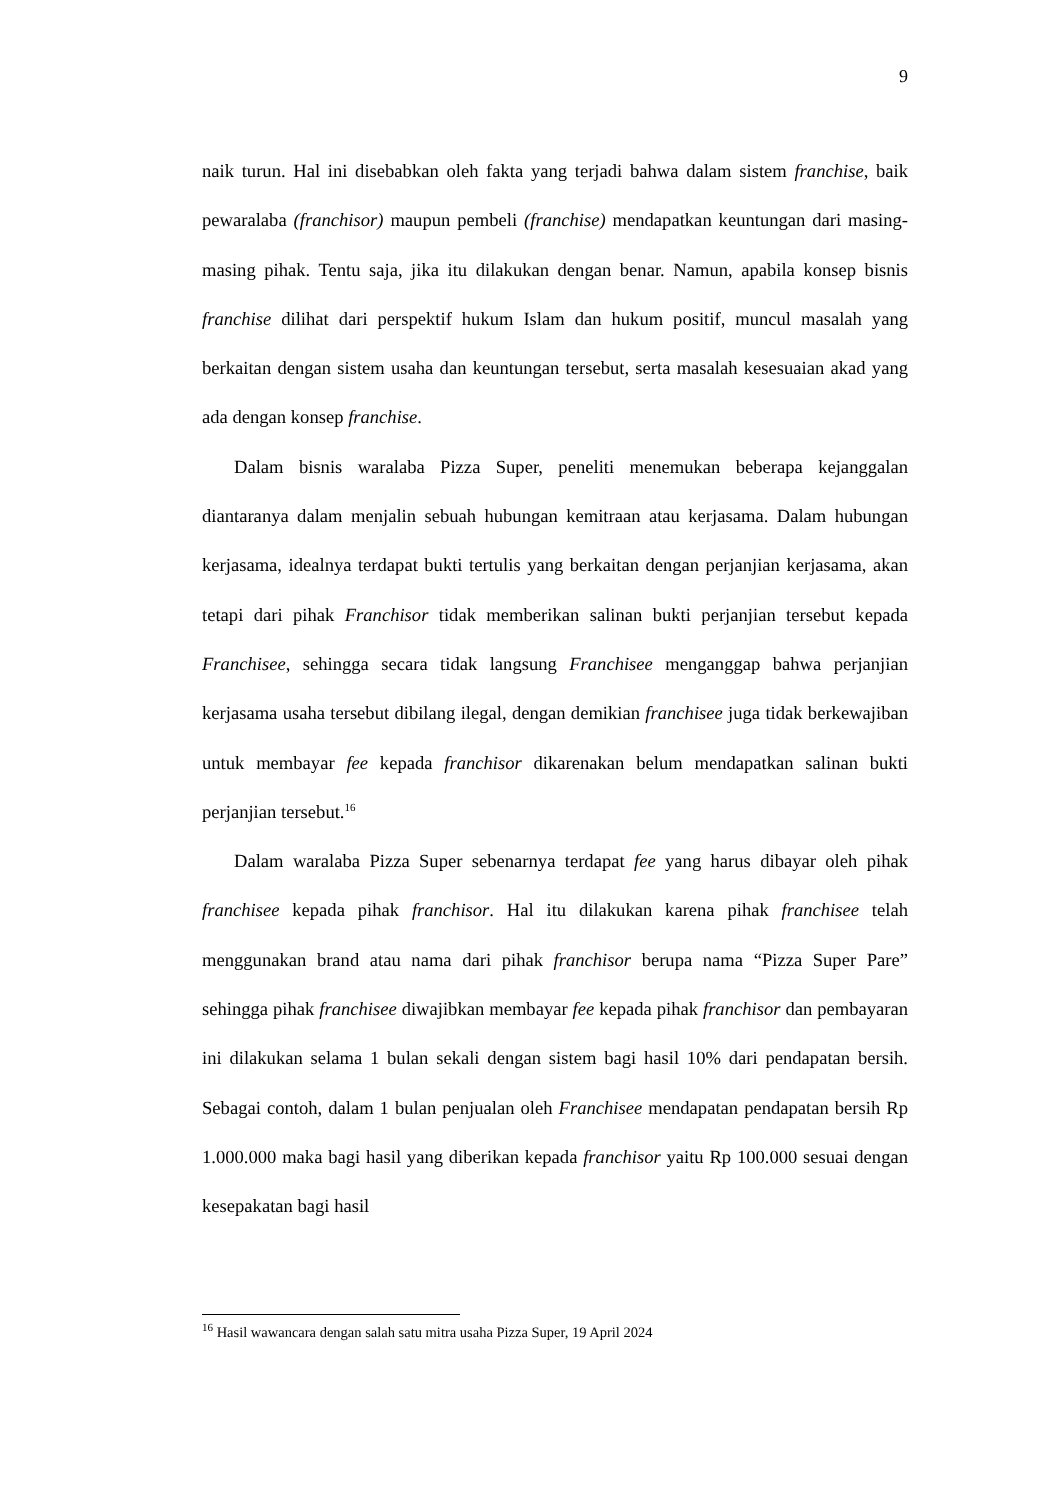9
naik turun. Hal ini disebabkan oleh fakta yang terjadi bahwa dalam sistem franchise, baik pewaralaba (franchisor) maupun pembeli (franchise) mendapatkan keuntungan dari masing-masing pihak. Tentu saja, jika itu dilakukan dengan benar. Namun, apabila konsep bisnis franchise dilihat dari perspektif hukum Islam dan hukum positif, muncul masalah yang berkaitan dengan sistem usaha dan keuntungan tersebut, serta masalah kesesuaian akad yang ada dengan konsep franchise.
Dalam bisnis waralaba Pizza Super, peneliti menemukan beberapa kejanggalan diantaranya dalam menjalin sebuah hubungan kemitraan atau kerjasama. Dalam hubungan kerjasama, idealnya terdapat bukti tertulis yang berkaitan dengan perjanjian kerjasama, akan tetapi dari pihak Franchisor tidak memberikan salinan bukti perjanjian tersebut kepada Franchisee, sehingga secara tidak langsung Franchisee menganggap bahwa perjanjian kerjasama usaha tersebut dibilang ilegal, dengan demikian franchisee juga tidak berkewajiban untuk membayar fee kepada franchisor dikarenakan belum mendapatkan salinan bukti perjanjian tersebut.<sup>16</sup>
Dalam waralaba Pizza Super sebenarnya terdapat fee yang harus dibayar oleh pihak franchisee kepada pihak franchisor. Hal itu dilakukan karena pihak franchisee telah menggunakan brand atau nama dari pihak franchisor berupa nama “Pizza Super Pare” sehingga pihak franchisee diwajibkan membayar fee kepada pihak franchisor dan pembayaran ini dilakukan selama 1 bulan sekali dengan sistem bagi hasil 10% dari pendapatan bersih. Sebagai contoh, dalam 1 bulan penjualan oleh Franchisee mendapatan pendapatan bersih Rp 1.000.000 maka bagi hasil yang diberikan kepada franchisor yaitu Rp 100.000 sesuai dengan kesepakatan bagi hasil
<sup>16</sup> Hasil wawancara dengan salah satu mitra usaha Pizza Super, 19 April 2024